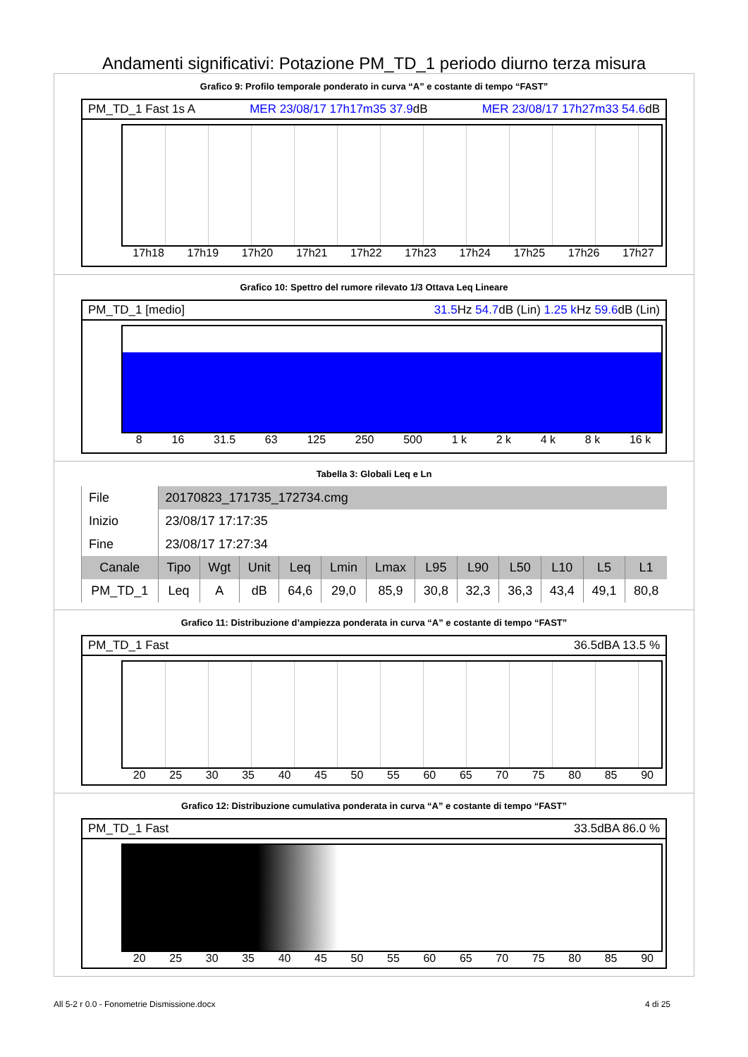Andamenti significativi: Potazione PM_TD_1 periodo diurno terza misura
Grafico 9: Profilo temporale ponderato in curva “A” e costante di tempo “FAST”
PM_TD_1 Fast 1s A MER 23/08/17 17h17m35 37.9dB MER 23/08/17 17h27m33 54.6dB
17h18 17h19 17h20 17h21 17h22 17h23 17h24 17h25 17h26 17h27
Grafico 10: Spettro del rumore rilevato 1/3 Ottava Leq Lineare
PM_TD_1 [medio] 31.5 Hz 54.7dB (Lin) 1.25 k Hz 59.6dB (Lin)
8 16 31.5 63 125 250 500 1 k 2 k 4 k 8 k 16 k
Tabella 3: Globali Leq e Ln
| File | 20170823_171735_172734.cmg | | | | | | | | | | | |
| Inizio | 23/08/17 17:17:35 | | | | | | | | | | | |
| Fine | 23/08/17 17:27:34 | | | | | | | | | | | |
| Canale | Tipo | Wgt | Unit | Leq | Lmin | Lmax | L95 | L90 | L50 | L10 | L5 | L1 |
| PM_TD_1 | Leq | A | dB | 64,6 | 29,0 | 85,9 | 30,8 | 32,3 | 36,3 | 43,4 | 49,1 | 80,8 |
Grafico 11: Distribuzione d’ampiezza ponderata in curva “A” e costante di tempo “FAST”
PM_TD_1 Fast 36.5dBA 13.5 %
20 25 30 35 40 45 50 55 60 65 70 75 80 85 90
Grafico 12: Distribuzione cumulativa ponderata in curva “A” e costante di tempo “FAST”
PM_TD_1 Fast 33.5dBA 86.0 %
20 25 30 35 40 45 50 55 60 65 70 75 80 85 90
All 5-2 r 0.0 - Fonometrie Dismissione.docx 4 di 25